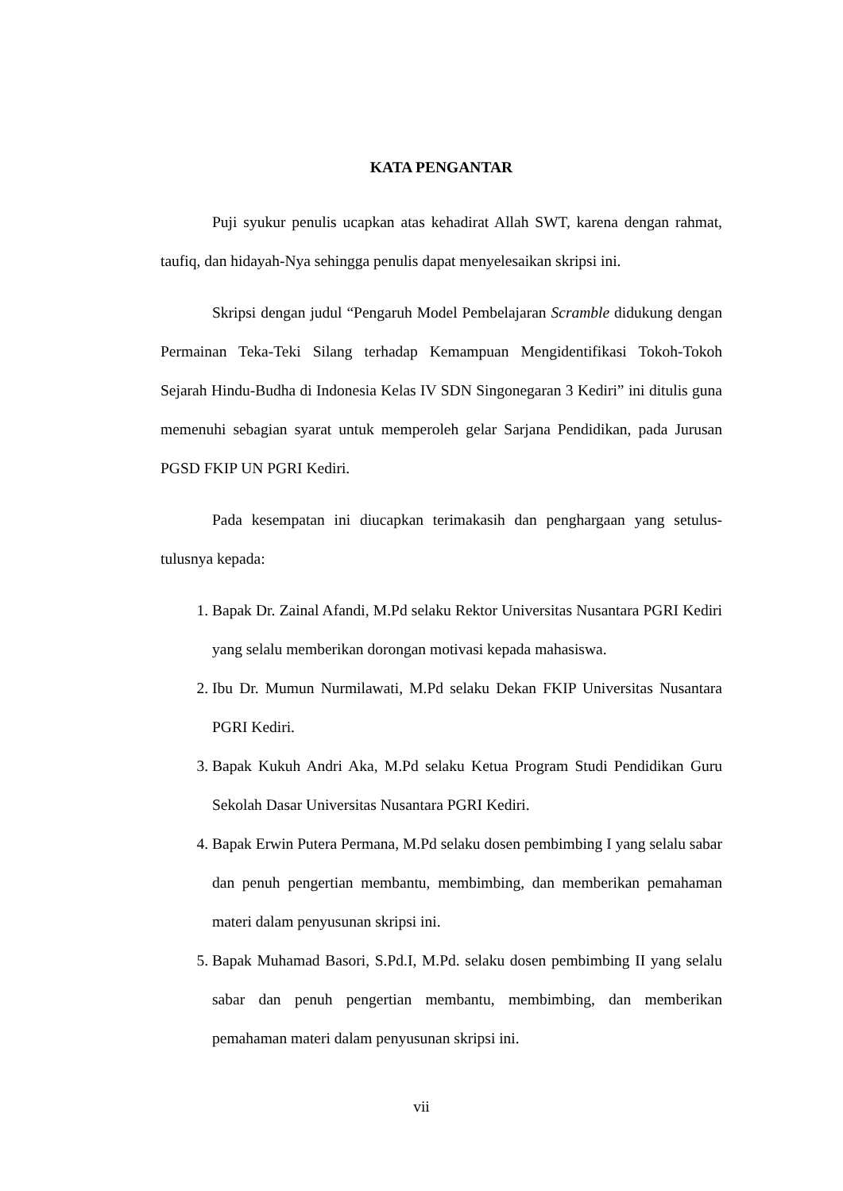KATA PENGANTAR
Puji syukur penulis ucapkan atas kehadirat Allah SWT, karena dengan rahmat, taufiq, dan hidayah-Nya sehingga penulis dapat menyelesaikan skripsi ini.
Skripsi dengan judul “Pengaruh Model Pembelajaran Scramble didukung dengan Permainan Teka-Teki Silang terhadap Kemampuan Mengidentifikasi Tokoh-Tokoh Sejarah Hindu-Budha di Indonesia Kelas IV SDN Singonegaran 3 Kediri” ini ditulis guna memenuhi sebagian syarat untuk memperoleh gelar Sarjana Pendidikan, pada Jurusan PGSD FKIP UN PGRI Kediri.
Pada kesempatan ini diucapkan terimakasih dan penghargaan yang setulus-tulusnya kepada:
1. Bapak Dr. Zainal Afandi, M.Pd selaku Rektor Universitas Nusantara PGRI Kediri yang selalu memberikan dorongan motivasi kepada mahasiswa.
2. Ibu Dr. Mumun Nurmilawati, M.Pd selaku Dekan FKIP Universitas Nusantara PGRI Kediri.
3. Bapak Kukuh Andri Aka, M.Pd selaku Ketua Program Studi Pendidikan Guru Sekolah Dasar Universitas Nusantara PGRI Kediri.
4. Bapak Erwin Putera Permana, M.Pd selaku dosen pembimbing I yang selalu sabar dan penuh pengertian membantu, membimbing, dan memberikan pemahaman materi dalam penyusunan skripsi ini.
5. Bapak Muhamad Basori, S.Pd.I, M.Pd. selaku dosen pembimbing II yang selalu sabar dan penuh pengertian membantu, membimbing, dan memberikan pemahaman materi dalam penyusunan skripsi ini.
vii